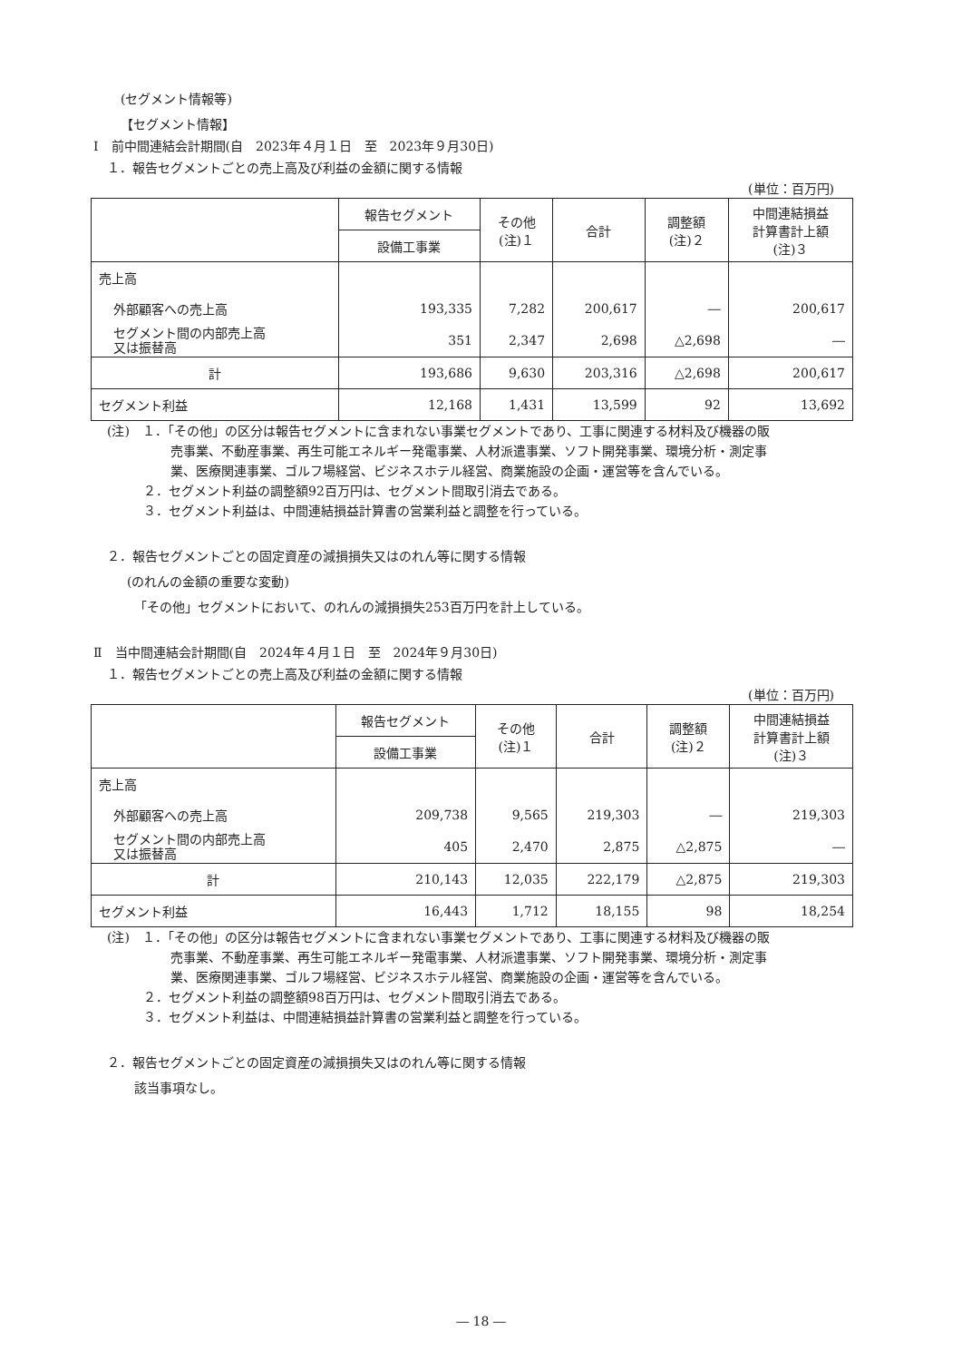(セグメント情報等)
【セグメント情報】
Ⅰ　前中間連結会計期間(自　2023年４月１日　至　2023年９月30日)
１．報告セグメントごとの売上高及び利益の金額に関する情報
(単位：百万円)
| | 報告セグメント | その他 (注)１ | 合計 | 調整額 (注)２ | 中間連結損益 計算書計上額 (注)３ |
| --- | --- | --- | --- | --- | --- |
| | 設備工事業 | | | | |
| 売上高 | | | | | |
| 外部顧客への売上高 | 193,335 | 7,282 | 200,617 | ― | 200,617 |
| セグメント間の内部売上高 又は振替高 | 351 | 2,347 | 2,698 | △2,698 | ― |
| 計 | 193,686 | 9,630 | 203,316 | △2,698 | 200,617 |
| セグメント利益 | 12,168 | 1,431 | 13,599 | 92 | 13,692 |
(注)　１．「その他」の区分は報告セグメントに含まれない事業セグメントであり、工事に関連する材料及び機器の販
売事業、不動産事業、再生可能エネルギー発電事業、人材派遣事業、ソフト開発事業、環境分析・測定事
業、医療関連事業、ゴルフ場経営、ビジネスホテル経営、商業施設の企画・運営等を含んでいる。
２．セグメント利益の調整額92百万円は、セグメント間取引消去である。
３．セグメント利益は、中間連結損益計算書の営業利益と調整を行っている。
２．報告セグメントごとの固定資産の減損損失又はのれん等に関する情報
(のれんの金額の重要な変動)
「その他」セグメントにおいて、のれんの減損損失253百万円を計上している。
Ⅱ　当中間連結会計期間(自　2024年４月１日　至　2024年９月30日)
１．報告セグメントごとの売上高及び利益の金額に関する情報
(単位：百万円)
| | 報告セグメント | その他 (注)１ | 合計 | 調整額 (注)２ | 中間連結損益 計算書計上額 (注)３ |
| --- | --- | --- | --- | --- | --- |
| | 設備工事業 | | | | |
| 売上高 | | | | | |
| 外部顧客への売上高 | 209,738 | 9,565 | 219,303 | ― | 219,303 |
| セグメント間の内部売上高 又は振替高 | 405 | 2,470 | 2,875 | △2,875 | ― |
| 計 | 210,143 | 12,035 | 222,179 | △2,875 | 219,303 |
| セグメント利益 | 16,443 | 1,712 | 18,155 | 98 | 18,254 |
(注)　１．「その他」の区分は報告セグメントに含まれない事業セグメントであり、工事に関連する材料及び機器の販
売事業、不動産事業、再生可能エネルギー発電事業、人材派遣事業、ソフト開発事業、環境分析・測定事
業、医療関連事業、ゴルフ場経営、ビジネスホテル経営、商業施設の企画・運営等を含んでいる。
２．セグメント利益の調整額98百万円は、セグメント間取引消去である。
３．セグメント利益は、中間連結損益計算書の営業利益と調整を行っている。
２．報告セグメントごとの固定資産の減損損失又はのれん等に関する情報
該当事項なし。
― 18 ―